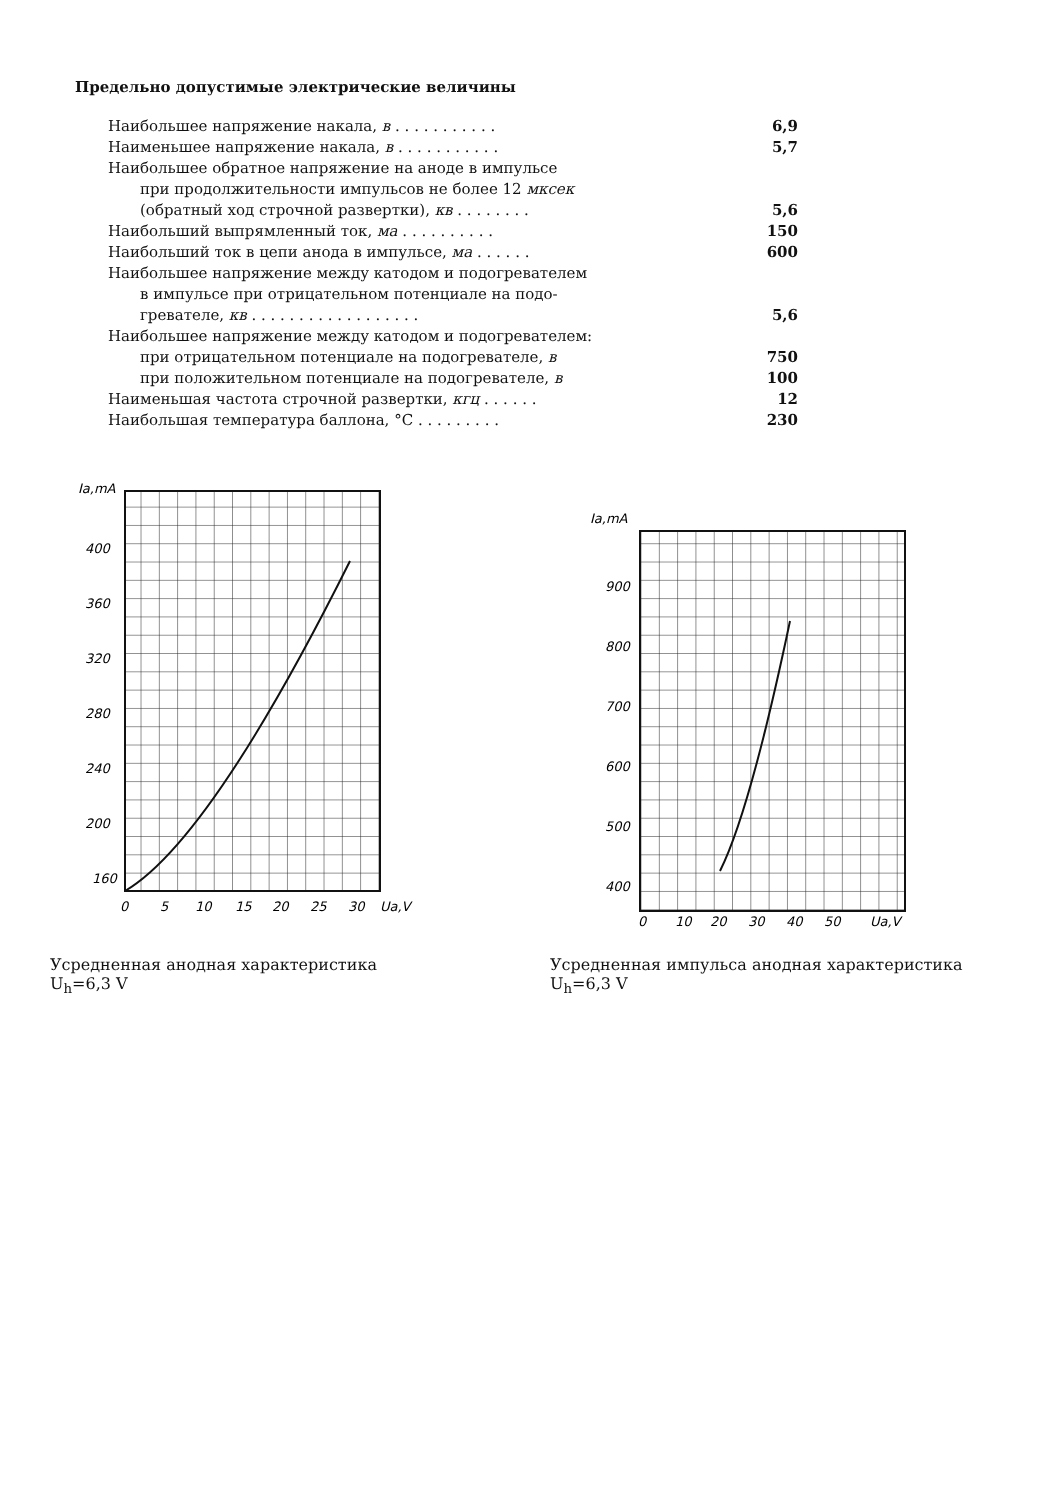Предельно допустимые электрические величины
| Наибольшее напряжение накала, в . . . . . . . . . . . | 6,9 |
| Наименьшее напряжение накала, в . . . . . . . . . . . | 5,7 |
| Наибольшее обратное напряжение на аноде в импульсе | |
| при продолжительности импульсов не более 12 мксек | |
| (обратный ход строчной развертки), кв . . . . . . . . | 5,6 |
| Наибольший выпрямленный ток, ма . . . . . . . . . . | 150 |
| Наибольший ток в цепи анода в импульсе, ма . . . . . . | 600 |
| Наибольшее напряжение между катодом и подогревателем | |
| в импульсе при отрицательном потенциале на подо- | |
| гревателе, кв . . . . . . . . . . . . . . . . . . | 5,6 |
| Наибольшее напряжение между катодом и подогревателем: | |
| при отрицательном потенциале на подогревателе, в | 750 |
| при положительном потенциале на подогревателе, в | 100 |
| Наименьшая частота строчной развертки, кгц . . . . . . | 12 |
| Наибольшая температура баллона, °C . . . . . . . . . | 230 |
Ia,mA
400
360
320
280
240
200
160
0
5
10
15
20
25
30
Ua,V
Усредненная анодная характеристика
U<sub>h</sub>=6,3 V
Ia,mA
900
800
700
600
500
400
0
10
20
30
40
50
Ua,V
Усредненная импульса анодная характеристика
U<sub>h</sub>=6,3 V